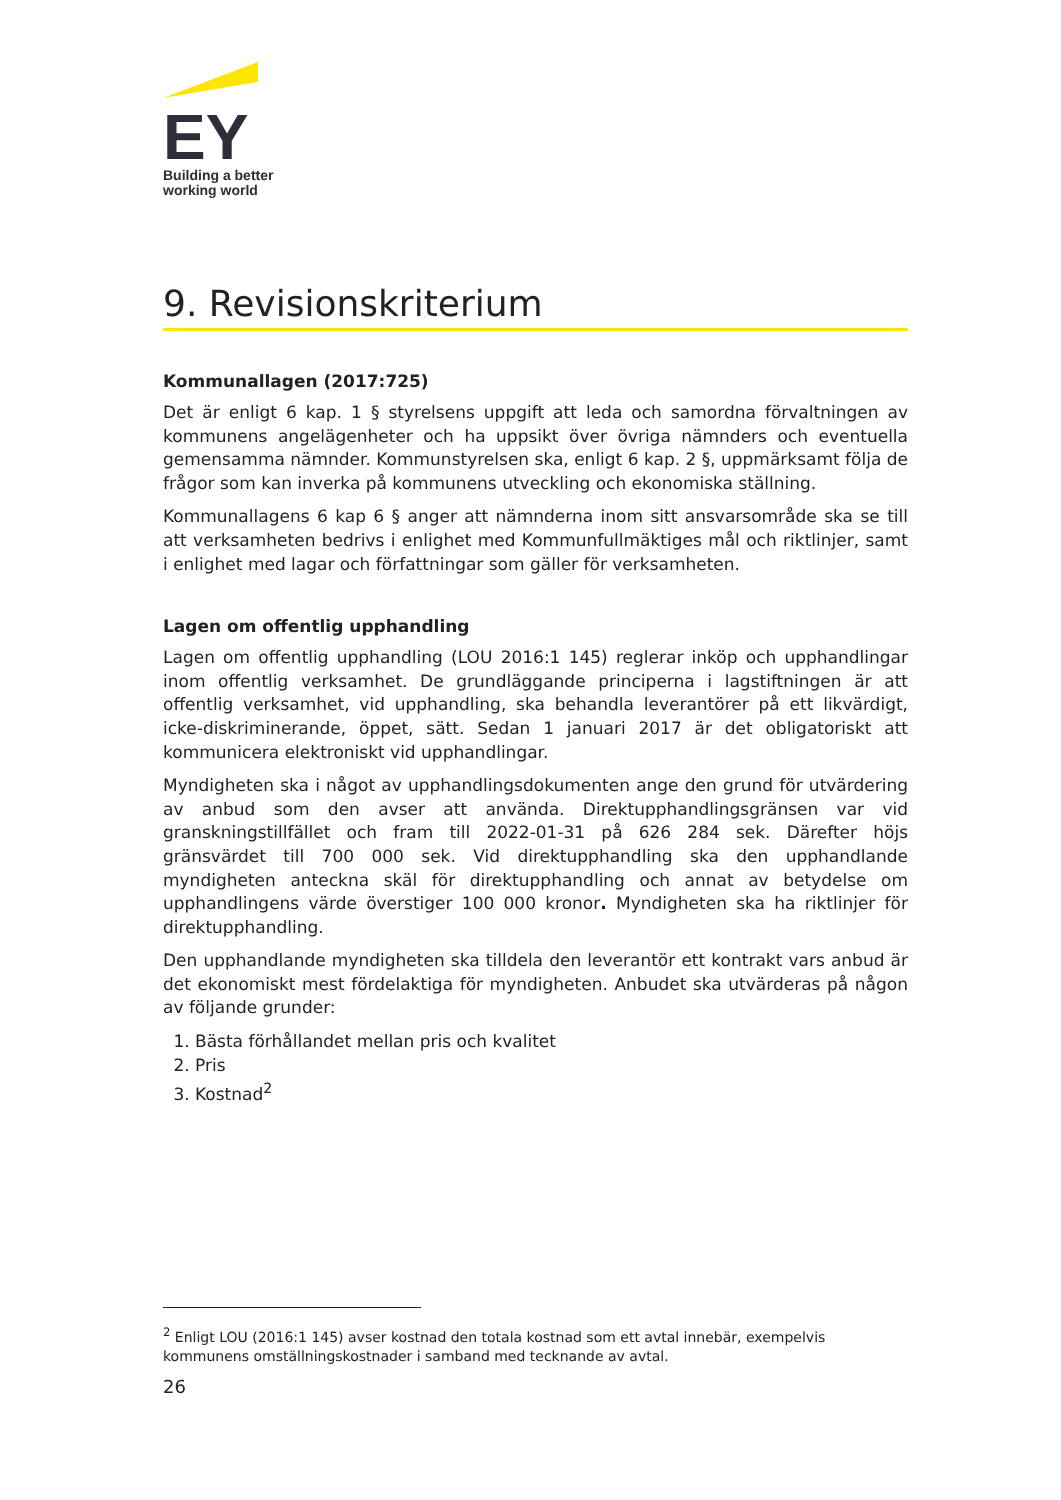EY
Building a better
working world
9. Revisionskriterium
Kommunallagen (2017:725)
Det är enligt 6 kap. 1 § styrelsens uppgift att leda och samordna förvaltningen av kommunens angelägenheter och ha uppsikt över övriga nämnders och eventuella gemensamma nämnder. Kommunstyrelsen ska, enligt 6 kap. 2 §, uppmärksamt följa de frågor som kan inverka på kommunens utveckling och ekonomiska ställning.
Kommunallagens 6 kap 6 § anger att nämnderna inom sitt ansvarsområde ska se till att verksamheten bedrivs i enlighet med Kommunfullmäktiges mål och riktlinjer, samt i enlighet med lagar och författningar som gäller för verksamheten.
Lagen om offentlig upphandling
Lagen om offentlig upphandling (LOU 2016:1 145) reglerar inköp och upphandlingar inom offentlig verksamhet. De grundläggande principerna i lagstiftningen är att offentlig verksamhet, vid upphandling, ska behandla leverantörer på ett likvärdigt, icke-diskriminerande, öppet, sätt. Sedan 1 januari 2017 är det obligatoriskt att kommunicera elektroniskt vid upphandlingar.
Myndigheten ska i något av upphandlingsdokumenten ange den grund för utvärdering av anbud som den avser att använda. Direktupphandlingsgränsen var vid granskningstillfället och fram till 2022-01-31 på 626 284 sek. Därefter höjs gränsvärdet till 700 000 sek. Vid direktupphandling ska den upphandlande myndigheten anteckna skäl för direktupphandling och annat av betydelse om upphandlingens värde överstiger 100 000 kronor. Myndigheten ska ha riktlinjer för direktupphandling.
Den upphandlande myndigheten ska tilldela den leverantör ett kontrakt vars anbud är det ekonomiskt mest fördelaktiga för myndigheten. Anbudet ska utvärderas på någon av följande grunder:
1. Bästa förhållandet mellan pris och kvalitet
2. Pris
3. Kostnad<sup>2</sup>
<sup>2</sup> Enligt LOU (2016:1 145) avser kostnad den totala kostnad som ett avtal innebär, exempelvis kommunens omställningskostnader i samband med tecknande av avtal.
26